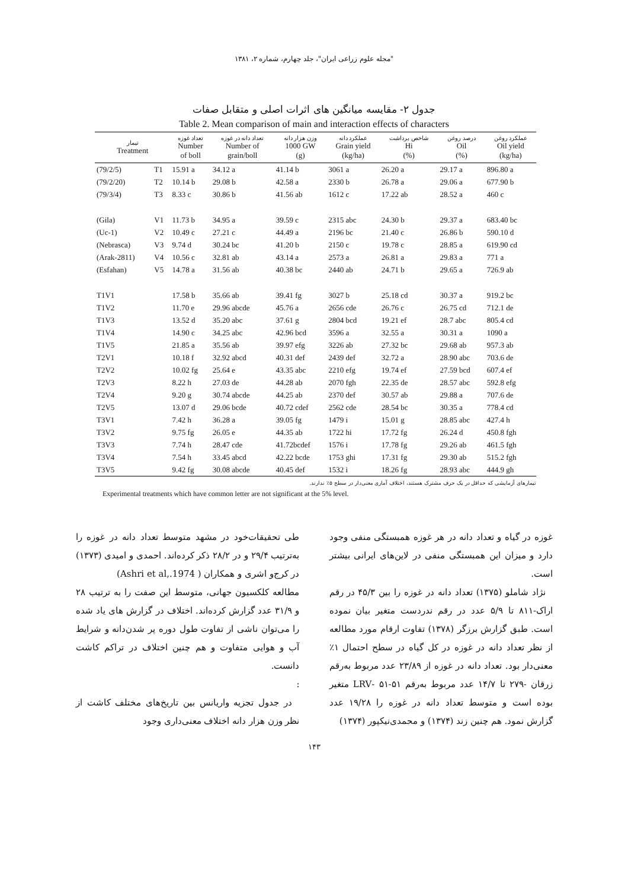"مجله علوم زراعی ایران"، جلد چهارم، شماره ۲، ۱۳۸۱
جدول ۲- مقایسه میانگین های اثرات اصلی و متقابل صفات
Table 2. Mean comparison of main and interaction effects of characters
| تیمار Treatment | | تعداد غوزه Number of boll | تعداد دانه در غوزه Number of grain/boll | وزن هزار دانه 1000 GW (g) | عملکرد دانه Grain yield (kg/ha) | شاخص برداشت Hi (%) | درصد روغن Oil (%) | عملکرد روغن Oil yield (kg/ha) |
| --- | --- | --- | --- | --- | --- | --- | --- | --- |
| (79/2/5) | T1 | 15.91 a | 34.12 a | 41.14 b | 3061 a | 26.20 a | 29.17 a | 896.80 a |
| (79/2/20) | T2 | 10.14 b | 29.08 b | 42.58 a | 2330 b | 26.78 a | 29.06 a | 677.90 b |
| (79/3/4) | T3 | 8.33 c | 30.86 b | 41.56 ab | 1612 c | 17.22 ab | 28.52 a | 460 c |
| (Gila) | V1 | 11.73 b | 34.95 a | 39.59 c | 2315 abc | 24.30 b | 29.37 a | 683.40 bc |
| (Uc-1) | V2 | 10.49 c | 27.21 c | 44.49 a | 2196 bc | 21.40 c | 26.86 b | 590.10 d |
| (Nebrasca) | V3 | 9.74 d | 30.24 bc | 41.20 b | 2150 c | 19.78 c | 28.85 a | 619.90 cd |
| (Arak-2811) | V4 | 10.56 c | 32.81 ab | 43.14 a | 2573 a | 26.81 a | 29.83 a | 771 a |
| (Esfahan) | V5 | 14.78 a | 31.56 ab | 40.38 bc | 2440 ab | 24.71 b | 29.65 a | 726.9 ab |
| T1V1 | | 17.58 b | 35.66 ab | 39.41 fg | 3027 b | 25.18 cd | 30.37 a | 919.2 bc |
| T1V2 | | 11.70 e | 29.96 abcde | 45.76 a | 2656 cde | 26.76 c | 26.75 cd | 712.1 de |
| T1V3 | | 13.52 d | 35.20 abc | 37.61 g | 2804 bcd | 19.21 ef | 28.7 abc | 805.4 cd |
| T1V4 | | 14.90 c | 34.25 abc | 42.96 bcd | 3596 a | 32.55 a | 30.31 a | 1090 a |
| T1V5 | | 21.85 a | 35.56 ab | 39.97 efg | 3226 ab | 27.32 bc | 29.68 ab | 957.3 ab |
| T2V1 | | 10.18 f | 32.92 abcd | 40.31 def | 2439 def | 32.72 a | 28.90 abc | 703.6 de |
| T2V2 | | 10.02 fg | 25.64 e | 43.35 abc | 2210 efg | 19.74 ef | 27.59 bcd | 607.4 ef |
| T2V3 | | 8.22 h | 27.03 de | 44.28 ab | 2070 fgh | 22.35 de | 28.57 abc | 592.8 efg |
| T2V4 | | 9.20 g | 30.74 abcde | 44.25 ab | 2370 def | 30.57 ab | 29.88 a | 707.6 de |
| T2V5 | | 13.07 d | 29.06 bcde | 40.72 cdef | 2562 cde | 28.54 bc | 30.35 a | 778.4 cd |
| T3V1 | | 7.42 h | 36.28 a | 39.05 fg | 1479 i | 15.01 g | 28.85 abc | 427.4 h |
| T3V2 | | 9.75 fg | 26.05 e | 44.35 ab | 1722 hi | 17.72 fg | 26.24 d | 450.8 fgh |
| T3V3 | | 7.74 h | 28.47 cde | 41.72bcdef | 1576 i | 17.78 fg | 29.26 ab | 461.5 fgh |
| T3V4 | | 7.54 h | 33.45 abcd | 42.22 bcde | 1753 ghi | 17.31 fg | 29.30 ab | 515.2 fgh |
| T3V5 | | 9.42 fg | 30.08 abcde | 40.45 def | 1532 i | 18.26 fg | 28.93 abc | 444.9 gh |
تیمارهای آزمایشی که حداقل در یک حرف مشترک هستند، اختلاف آماری معنی‌دار در سطح ۵٪ ندارند.
Experimental treatments which have common letter are not significant at the 5% level.
غوزه در گیاه و تعداد دانه در هر غوزه همبستگی منفی وجود دارد و میزان این همبستگی منفی در لاین‌های ایرانی بیشتر است.
نژاد شاملو (۱۳۷۵) تعداد دانه در غوزه را بین ۴۵/۳ در رقم اراک-۸۱۱ تا ۵/۹ عدد در رقم ندردست متغیر بیان نموده است. طبق گزارش برزگر (۱۳۷۸) تفاوت ارقام مورد مطالعه از نظر تعداد دانه در غوزه در کل گیاه در سطح احتمال ۱٪ معنی‌دار بود. تعداد دانه در غوزه از ۲۳/۸۹ عدد مربوط به‌رقم زرقان -۲۷۹ تا ۱۴/۷ عدد مربوط به‌رقم ۵۱-۵۱ -LRV متغیر بوده است و متوسط تعداد دانه در غوزه را ۱۹/۲۸ عدد گزارش نمود. هم چنین زند (۱۳۷۴) و محمدی‌نیکپور (۱۳۷۴)
طی تحقیقات‌خود در مشهد متوسط تعداد دانه در غوزه را به‌ترتیب ۲۹/۴ و در ۲۸/۲ ذکر کرده‌اند. احمدی و امیدی (۱۳۷۳) در کرج‌و اشری و همکاران ( Ashri et al,.1974)
مطالعه کلکسیون جهانی، متوسط این صفت را به ترتیب ۲۸ و ۳۱/۹ عدد گزارش کرده‌اند. اختلاف در گزارش های یاد شده را می‌توان ناشی از تفاوت طول دوره پر شدن‌دانه و شرایط آب و هوایی متفاوت و هم چنین اختلاف در تراکم کاشت دانست.
:
در جدول تجزیه واریانس بین تاریخ‌های مختلف کاشت از نظر وزن هزار دانه اختلاف معنی‌داری وجود
۱۴۳